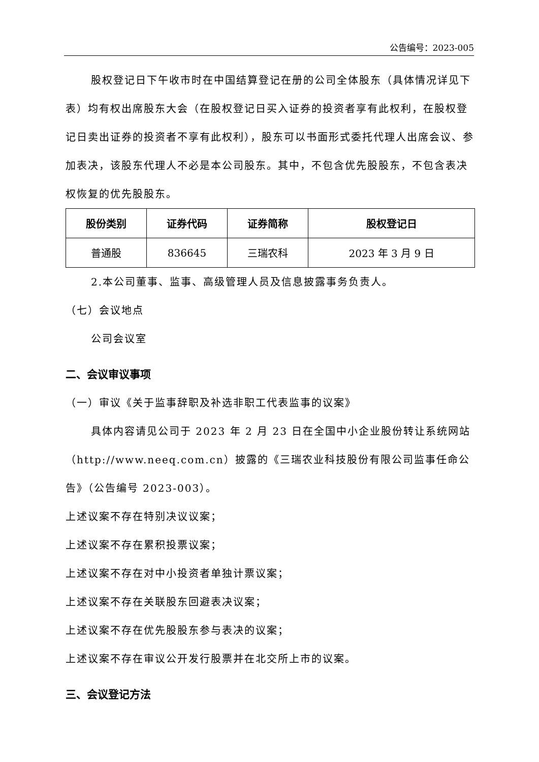公告编号：2023-005
股权登记日下午收市时在中国结算登记在册的公司全体股东（具体情况详见下表）均有权出席股东大会（在股权登记日买入证券的投资者享有此权利，在股权登记日卖出证券的投资者不享有此权利），股东可以书面形式委托代理人出席会议、参加表决，该股东代理人不必是本公司股东。其中，不包含优先股股东，不包含表决权恢复的优先股股东。
| 股份类别 | 证券代码 | 证券简称 | 股权登记日 |
| --- | --- | --- | --- |
| 普通股 | 836645 | 三瑞农科 | 2023 年 3 月 9 日 |
2.本公司董事、监事、高级管理人员及信息披露事务负责人。
（七）会议地点
公司会议室
二、会议审议事项
（一）审议《关于监事辞职及补选非职工代表监事的议案》
具体内容请见公司于 2023 年 2 月 23 日在全国中小企业股份转让系统网站（http://www.neeq.com.cn）披露的《三瑞农业科技股份有限公司监事任命公告》（公告编号 2023-003）。
上述议案不存在特别决议议案；
上述议案不存在累积投票议案；
上述议案不存在对中小投资者单独计票议案；
上述议案不存在关联股东回避表决议案；
上述议案不存在优先股股东参与表决的议案；
上述议案不存在审议公开发行股票并在北交所上市的议案。
三、会议登记方法